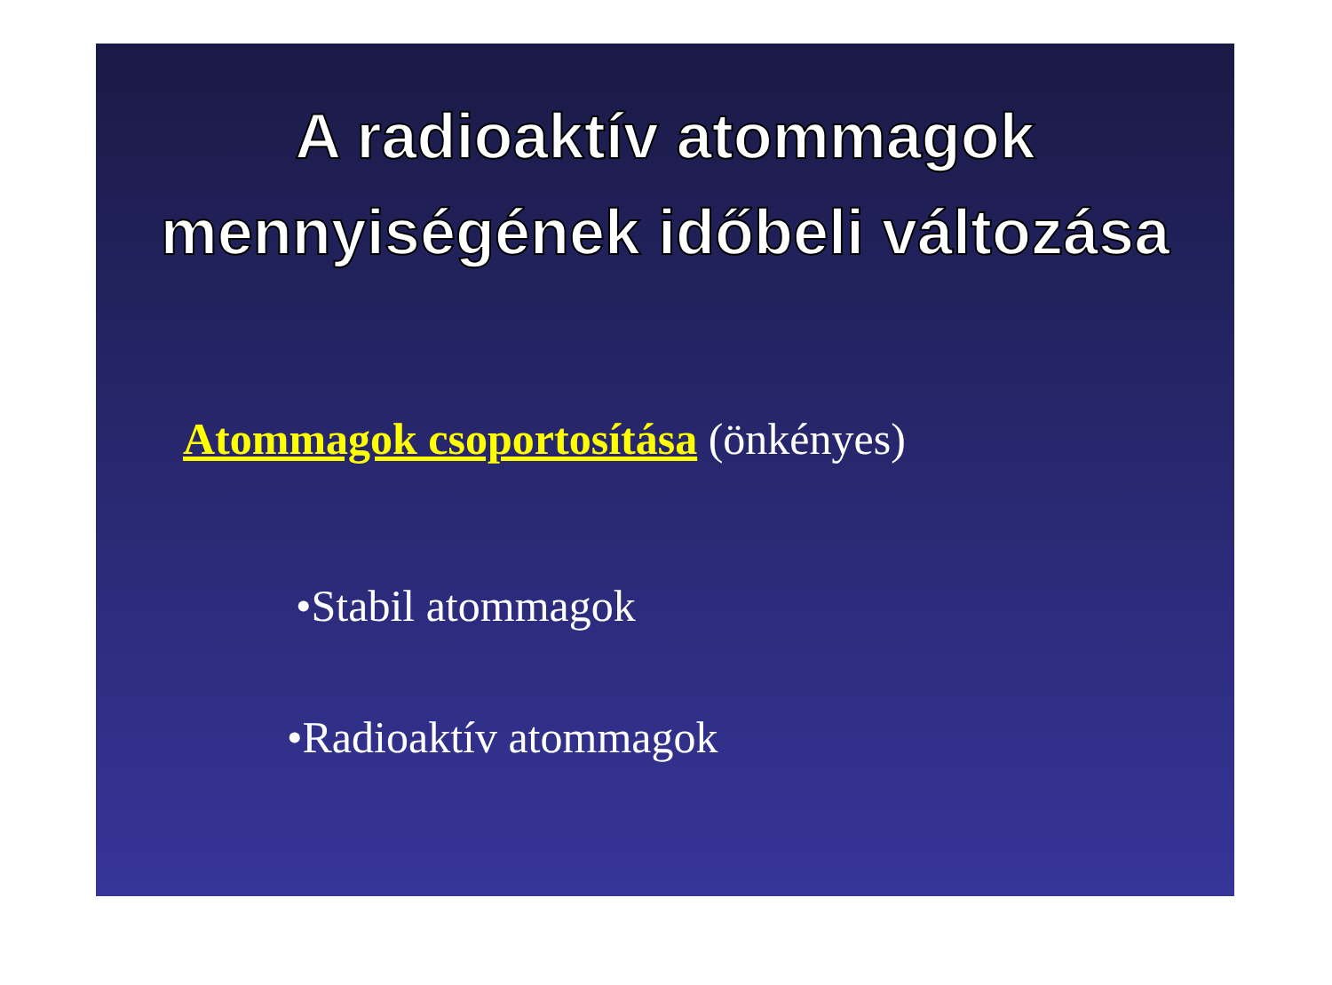A radioaktív atommagok
mennyiségének időbeli változása
Atommagok csoportosítása (önkényes)
•Stabil atommagok
•Radioaktív atommagok